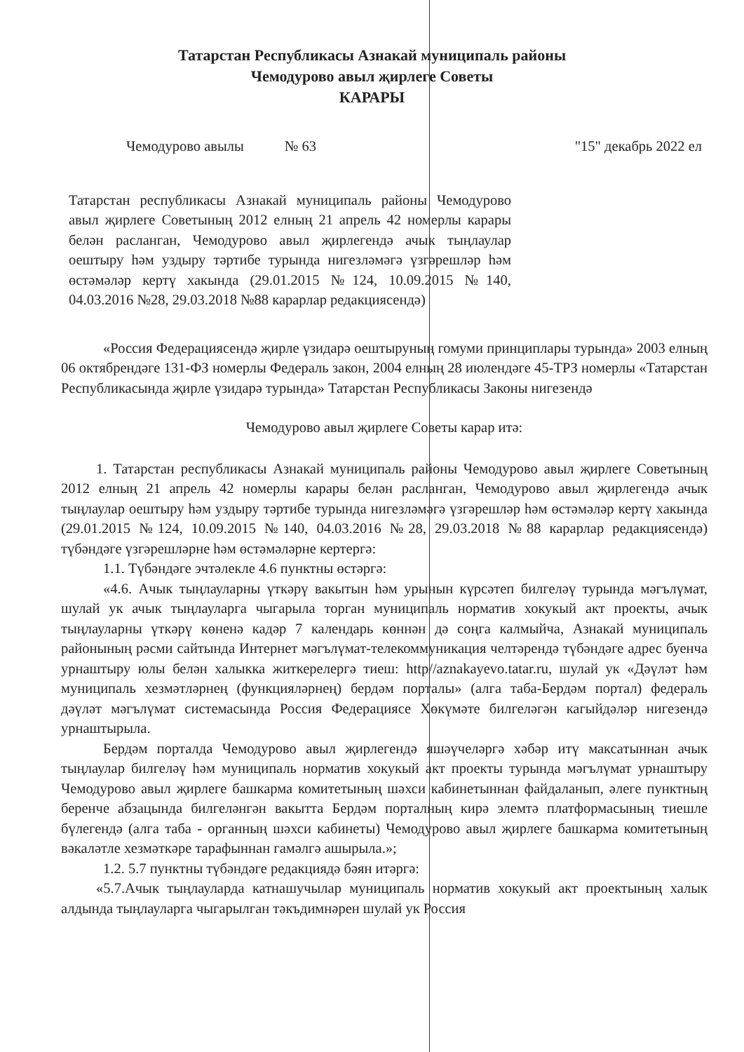Татарстан Республикасы Азнакай муниципаль районы
Чемодурово авыл җирлеге Советы
КАРАРЫ
Чемодурово авылы № 63 "15" декабрь 2022 ел
Татарстан республикасы Азнакай муниципаль районы Чемодурово авыл җирлеге Советының 2012 елның 21 апрель 42 номерлы карары белән расланган, Чемодурово авыл җирлегендә ачык тыңлаулар оештыру һәм уздыру тәртибе турында нигезләмәгә үзгәрешләр һәм өстәмәләр кертү хакында (29.01.2015 №124, 10.09.2015 №140, 04.03.2016 №28, 29.03.2018 №88 карарлар редакциясендә)
«Россия Федерациясендә җирле үзидарә оештыруның гомуми принциплары турында» 2003 елның 06 октябрендәге 131-ФЗ номерлы Федераль закон, 2004 елның 28 июлендәге 45-ТРЗ номерлы «Татарстан Республикасында җирле үзидарә турында» Татарстан Республикасы Законы нигезендә
Чемодурово авыл җирлеге Советы карар итә:
1. Татарстан республикасы Азнакай муниципаль районы Чемодурово авыл җирлеге Советының 2012 елның 21 апрель 42 номерлы карары белән расланган, Чемодурово авыл җирлегендә ачык тыңлаулар оештыру һәм уздыру тәртибе турында нигезләмәгә үзгәрешләр һәм өстәмәләр кертү хакында (29.01.2015 №124, 10.09.2015 №140, 04.03.2016 №28, 29.03.2018 №88 карарлар редакциясендә) түбәндәге үзгәрешләрне һәм өстәмәләрне кертергә:
1.1. Түбәндәге эчтәлекле 4.6 пунктны өстәргә:
«4.6. Ачык тыңлауларны үткәрү вакытын һәм урынын күрсәтеп билгеләү турында мәгълүмат, шулай ук ачык тыңлауларга чыгарыла торган муниципаль норматив хокукый акт проекты, ачык тыңлауларны үткәрү көненә кадәр 7 календарь көннән дә соңга калмыйча, Азнакай муниципаль районының рәсми сайтында Интернет мәгълүмат-телекоммуникация челтәрендә түбәндәге адрес буенча урнаштыру юлы белән халыкка житкерелергә тиеш: http//aznakayevo.tatar.ru, шулай ук «Дәүләт һәм муниципаль хезмәтләрнең (функцияләрнең) бердәм порталы» (алга таба-Бердәм портал) федераль дәүләт мәгълүмат системасында Россия Федерациясе Хөкүмәте билгеләгән кагыйдәләр нигезендә урнаштырыла.
Бердәм порталда Чемодурово авыл җирлегендә яшәүчеләргә хәбәр итү максатыннан ачык тыңлаулар билгеләү һәм муниципаль норматив хокукый акт проекты турында мәгълүмат урнаштыру Чемодурово авыл җирлеге башкарма комитетының шәхси кабинетыннан файдаланып, әлеге пунктның беренче абзацында билгеләнгән вакытта Бердәм порталның кирә элемтә платформасының тиешле бүлегендә (алга таба - органның шәхси кабинеты) Чемодурово авыл җирлеге башкарма комитетының вәкаләтле хезмәткәре тарафыннан гамәлгә ашырыла.»;
1.2. 5.7 пунктны түбәндәге редакциядә бәян итәргә:
«5.7.Ачык тыңлауларда катнашучылар муниципаль норматив хокукый акт проектының халык алдында тыңлауларга чыгарылган тәкъдимнәрен шулай ук Россия